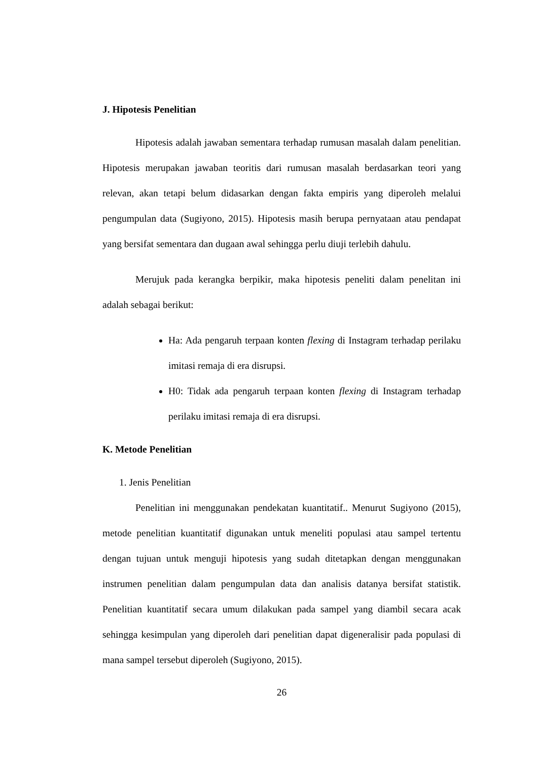J. Hipotesis Penelitian
Hipotesis adalah jawaban sementara terhadap rumusan masalah dalam penelitian. Hipotesis merupakan jawaban teoritis dari rumusan masalah berdasarkan teori yang relevan, akan tetapi belum didasarkan dengan fakta empiris yang diperoleh melalui pengumpulan data (Sugiyono, 2015). Hipotesis masih berupa pernyataan atau pendapat yang bersifat sementara dan dugaan awal sehingga perlu diuji terlebih dahulu.
Merujuk pada kerangka berpikir, maka hipotesis peneliti dalam penelitan ini adalah sebagai berikut:
Ha: Ada pengaruh terpaan konten flexing di Instagram terhadap perilaku imitasi remaja di era disrupsi.
H0: Tidak ada pengaruh terpaan konten flexing di Instagram terhadap perilaku imitasi remaja di era disrupsi.
K. Metode Penelitian
1. Jenis Penelitian
Penelitian ini menggunakan pendekatan kuantitatif.. Menurut Sugiyono (2015), metode penelitian kuantitatif digunakan untuk meneliti populasi atau sampel tertentu dengan tujuan untuk menguji hipotesis yang sudah ditetapkan dengan menggunakan instrumen penelitian dalam pengumpulan data dan analisis datanya bersifat statistik. Penelitian kuantitatif secara umum dilakukan pada sampel yang diambil secara acak sehingga kesimpulan yang diperoleh dari penelitian dapat digeneralisir pada populasi di mana sampel tersebut diperoleh (Sugiyono, 2015).
26